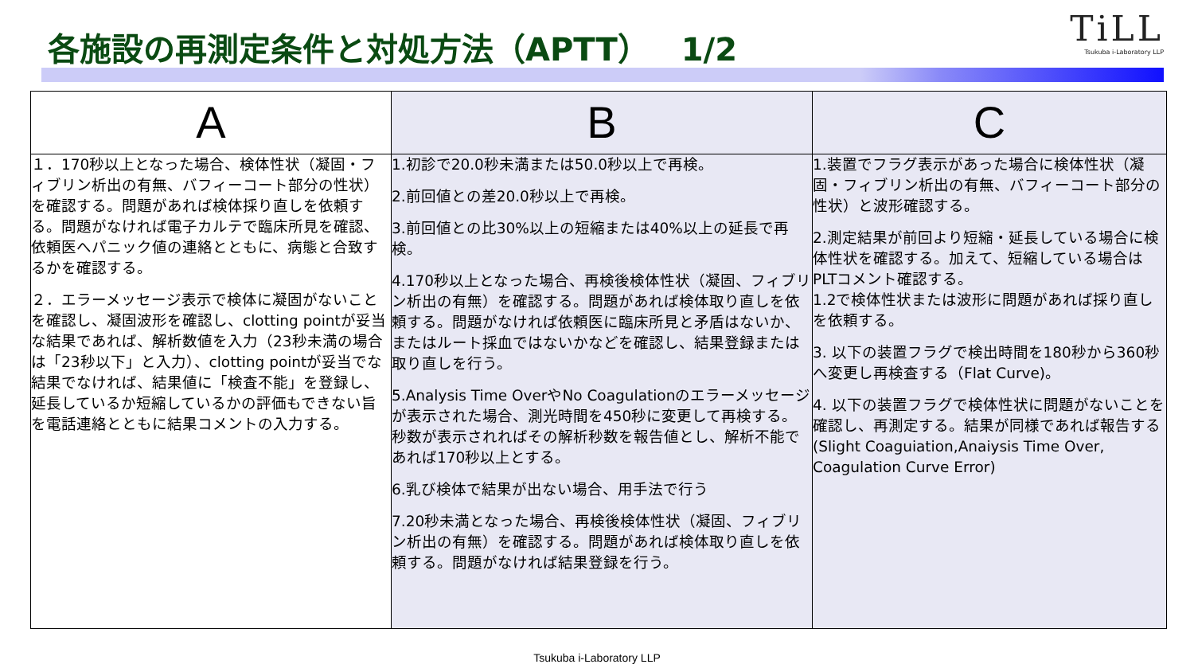各施設の再測定条件と対処方法（APTT）　1/2
TiLL
Tsukuba i-Laboratory LLP
| A | B | C |
| --- | --- | --- |
| １．170秒以上となった場合、検体性状（凝固・フィブリン析出の有無、バフィーコート部分の性状）を確認する。問題があれば検体採り直しを依頼する。問題がなければ電子カルテで臨床所見を確認、依頼医へパニック値の連絡とともに、病態と合致するかを確認する。 ２．エラーメッセージ表示で検体に凝固がないことを確認し、凝固波形を確認し、clotting pointが妥当な結果であれば、解析数値を入力（23秒未満の場合は「23秒以下」と入力）、clotting pointが妥当でな結果でなければ、結果値に「検査不能」を登録し、延長しているか短縮しているかの評価もできない旨を電話連絡とともに結果コメントの入力する。 | 1.初診で20.0秒未満または50.0秒以上で再検。 2.前回値との差20.0秒以上で再検。 3.前回値との比30%以上の短縮または40%以上の延長で再検。 4.170秒以上となった場合、再検後検体性状（凝固、フィブリン析出の有無）を確認する。問題があれば検体取り直しを依頼する。問題がなければ依頼医に臨床所見と矛盾はないか、またはルート採血ではないかなどを確認し、結果登録または取り直しを行う。 5.Analysis Time OverやNo Coagulationのエラーメッセージが表示された場合、測光時間を450秒に変更して再検する。秒数が表示されればその解析秒数を報告値とし、解析不能であれば170秒以上とする。 6.乳び検体で結果が出ない場合、用手法で行う 7.20秒未満となった場合、再検後検体性状（凝固、フィブリン析出の有無）を確認する。問題があれば検体取り直しを依頼する。問題がなければ結果登録を行う。 | 1.装置でフラグ表示があった場合に検体性状（凝固・フィブリン析出の有無、バフィーコート部分の性状）と波形確認する。 2.測定結果が前回より短縮・延長している場合に検体性状を確認する。加えて、短縮している場合はPLTコメント確認する。 1.2で検体性状または波形に問題があれば採り直しを依頼する。 3. 以下の装置フラグで検出時間を180秒から360秒へ変更し再検査する（Flat Curve)。 4. 以下の装置フラグで検体性状に問題がないことを確認し、再測定する。結果が同様であれば報告する(Slight Coaguiation,Anaiysis Time Over, Coagulation Curve Error) |
Tsukuba i-Laboratory LLP